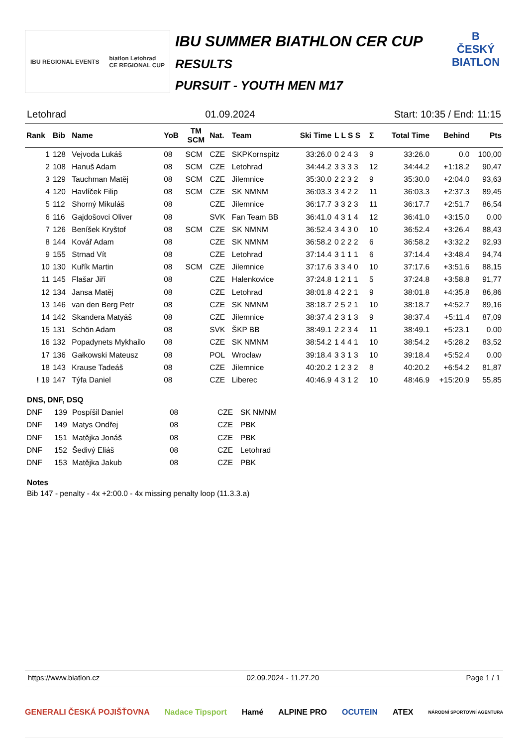IBU REGIONAL EVENTS biatlon Letohrad
CE REGIONAL CUP
IBU SUMMER BIATHLON CER CUP
RESULTS
PURSUIT - YOUTH MEN M17
B
ČESKÝ BIATLON
Letohrad 01.09.2024 Start: 10:35 / End: 11:15
| Rank | Bib | Name | YoB | TM SCM | Nat. | Team | Ski Time | L L S S | Σ | Total Time | Behind | Pts |
| --- | --- | --- | --- | --- | --- | --- | --- | --- | --- | --- | --- | --- |
| 1 | 128 | Vejvoda Lukáš | 08 | SCM | CZE | SKPKornspitz | 33:26.0 | 0 2 4 3 | 9 | 33:26.0 | 0.0 | 100,00 |
| 2 | 108 | Hanuš Adam | 08 | SCM | CZE | Letohrad | 34:44.2 | 3 3 3 3 | 12 | 34:44.2 | +1:18.2 | 90,47 |
| 3 | 129 | Tauchman Matěj | 08 | SCM | CZE | Jilemnice | 35:30.0 | 2 2 3 2 | 9 | 35:30.0 | +2:04.0 | 93,63 |
| 4 | 120 | Havlíček Filip | 08 | SCM | CZE | SK NMNM | 36:03.3 | 3 4 2 2 | 11 | 36:03.3 | +2:37.3 | 89,45 |
| 5 | 112 | Shorný Mikuláš | 08 | | CZE | Jilemnice | 36:17.7 | 3 3 2 3 | 11 | 36:17.7 | +2:51.7 | 86,54 |
| 6 | 116 | Gajdošovci Oliver | 08 | | SVK | Fan Team BB | 36:41.0 | 4 3 1 4 | 12 | 36:41.0 | +3:15.0 | 0.00 |
| 7 | 126 | Beníšek Kryštof | 08 | SCM | CZE | SK NMNM | 36:52.4 | 3 4 3 0 | 10 | 36:52.4 | +3:26.4 | 88,43 |
| 8 | 144 | Kovář Adam | 08 | | CZE | SK NMNM | 36:58.2 | 0 2 2 2 | 6 | 36:58.2 | +3:32.2 | 92,93 |
| 9 | 155 | Strnad Vít | 08 | | CZE | Letohrad | 37:14.4 | 3 1 1 1 | 6 | 37:14.4 | +3:48.4 | 94,74 |
| 10 | 130 | Kuřík Martin | 08 | SCM | CZE | Jilemnice | 37:17.6 | 3 3 4 0 | 10 | 37:17.6 | +3:51.6 | 88,15 |
| 11 | 145 | Flašar Jiří | 08 | | CZE | Halenkovice | 37:24.8 | 1 2 1 1 | 5 | 37:24.8 | +3:58.8 | 91,77 |
| 12 | 134 | Jansa Matěj | 08 | | CZE | Letohrad | 38:01.8 | 4 2 2 1 | 9 | 38:01.8 | +4:35.8 | 86,86 |
| 13 | 146 | van den Berg Petr | 08 | | CZE | SK NMNM | 38:18.7 | 2 5 2 1 | 10 | 38:18.7 | +4:52.7 | 89,16 |
| 14 | 142 | Skandera Matyáš | 08 | | CZE | Jilemnice | 38:37.4 | 2 3 1 3 | 9 | 38:37.4 | +5:11.4 | 87,09 |
| 15 | 131 | Schön Adam | 08 | | SVK | ŠKP BB | 38:49.1 | 2 2 3 4 | 11 | 38:49.1 | +5:23.1 | 0.00 |
| 16 | 132 | Popadynets Mykhailo | 08 | | CZE | SK NMNM | 38:54.2 | 1 4 4 1 | 10 | 38:54.2 | +5:28.2 | 83,52 |
| 17 | 136 | Gałkowski Mateusz | 08 | | POL | Wroclaw | 39:18.4 | 3 3 1 3 | 10 | 39:18.4 | +5:52.4 | 0.00 |
| 18 | 143 | Krause Tadeáš | 08 | | CZE | Jilemnice | 40:20.2 | 1 2 3 2 | 8 | 40:20.2 | +6:54.2 | 81,87 |
| ! 19 | 147 | Týfa Daniel | 08 | | CZE | Liberec | 40:46.9 | 4 3 1 2 | 10 | 48:46.9 | +15:20.9 | 55,85 |
DNS, DNF, DSQ
| DNF | 139 | Pospíšil Daniel | 08 | CZE | SK NMNM |
| DNF | 149 | Matys Ondřej | 08 | CZE | PBK |
| DNF | 151 | Matějka Jonáš | 08 | CZE | PBK |
| DNF | 152 | Šedivý Eliáš | 08 | CZE | Letohrad |
| DNF | 153 | Matějka Jakub | 08 | CZE | PBK |
Notes
Bib 147 - penalty - 4x +2:00.0 - 4x missing penalty loop (11.3.3.a)
https://www.biatlon.cz 02.09.2024 - 11.27.20 Page 1 / 1
GENERALI ČESKÁ POJIŠŤOVNA Nadace Tipsport Hamé ALPINE PRO OCUTEIN ATEX NÁRODNÍ SPORTOVNÍ AGENTURA